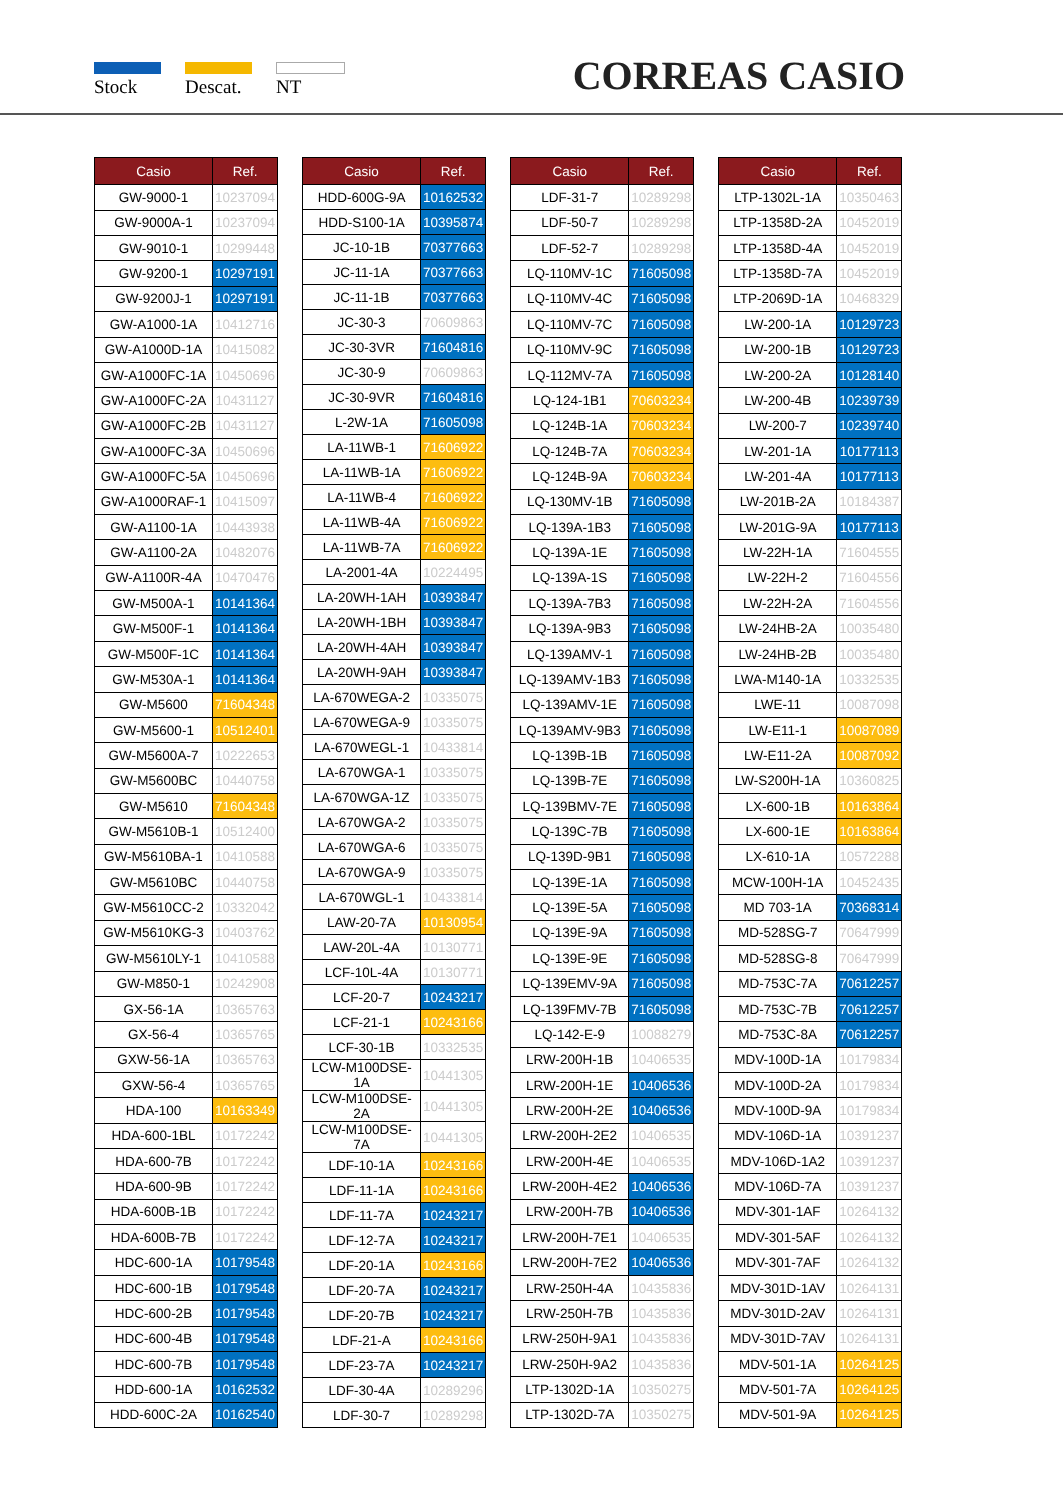Stock Descat. NT CORREAS CASIO
| Casio | Ref. |
| --- | --- |
| GW-9000-1 | 10237094 |
| GW-9000A-1 | 10237094 |
| GW-9010-1 | 10299448 |
| GW-9200-1 | 10297191 |
| GW-9200J-1 | 10297191 |
| GW-A1000-1A | 10412716 |
| GW-A1000D-1A | 10415082 |
| GW-A1000FC-1A | 10450696 |
| GW-A1000FC-2A | 10431127 |
| GW-A1000FC-2B | 10431127 |
| GW-A1000FC-3A | 10450696 |
| GW-A1000FC-5A | 10450696 |
| GW-A1000RAF-1 | 10415097 |
| GW-A1100-1A | 10443938 |
| GW-A1100-2A | 10482076 |
| GW-A1100R-4A | 10470476 |
| GW-M500A-1 | 10141364 |
| GW-M500F-1 | 10141364 |
| GW-M500F-1C | 10141364 |
| GW-M530A-1 | 10141364 |
| GW-M5600 | 71604348 |
| GW-M5600-1 | 10512401 |
| GW-M5600A-7 | 10222653 |
| GW-M5600BC | 10440758 |
| GW-M5610 | 71604348 |
| GW-M5610B-1 | 10512400 |
| GW-M5610BA-1 | 10410588 |
| GW-M5610BC | 10440758 |
| GW-M5610CC-2 | 10332042 |
| GW-M5610KG-3 | 10403762 |
| GW-M5610LY-1 | 10410588 |
| GW-M850-1 | 10242908 |
| GX-56-1A | 10365763 |
| GX-56-4 | 10365765 |
| GXW-56-1A | 10365763 |
| GXW-56-4 | 10365765 |
| HDA-100 | 10163349 |
| HDA-600-1BL | 10172242 |
| HDA-600-7B | 10172242 |
| HDA-600-9B | 10172242 |
| HDA-600B-1B | 10172242 |
| HDA-600B-7B | 10172242 |
| HDC-600-1A | 10179548 |
| HDC-600-1B | 10179548 |
| HDC-600-2B | 10179548 |
| HDC-600-4B | 10179548 |
| HDC-600-7B | 10179548 |
| HDD-600-1A | 10162532 |
| HDD-600C-2A | 10162540 |
| Casio | Ref. |
| --- | --- |
| HDD-600G-9A | 10162532 |
| HDD-S100-1A | 10395874 |
| JC-10-1B | 70377663 |
| JC-11-1A | 70377663 |
| JC-11-1B | 70377663 |
| JC-30-3 | 70609863 |
| JC-30-3VR | 71604816 |
| JC-30-9 | 70609863 |
| JC-30-9VR | 71604816 |
| L-2W-1A | 71605098 |
| LA-11WB-1 | 71606922 |
| LA-11WB-1A | 71606922 |
| LA-11WB-4 | 71606922 |
| LA-11WB-4A | 71606922 |
| LA-11WB-7A | 71606922 |
| LA-2001-4A | 10224495 |
| LA-20WH-1AH | 10393847 |
| LA-20WH-1BH | 10393847 |
| LA-20WH-4AH | 10393847 |
| LA-20WH-9AH | 10393847 |
| LA-670WEGA-2 | 10335075 |
| LA-670WEGA-9 | 10335075 |
| LA-670WEGL-1 | 10433814 |
| LA-670WGA-1 | 10335075 |
| LA-670WGA-1Z | 10335075 |
| LA-670WGA-2 | 10335075 |
| LA-670WGA-6 | 10335075 |
| LA-670WGA-9 | 10335075 |
| LA-670WGL-1 | 10433814 |
| LAW-20-7A | 10130954 |
| LAW-20L-4A | 10130771 |
| LCF-10L-4A | 10130771 |
| LCF-20-7 | 10243217 |
| LCF-21-1 | 10243166 |
| LCF-30-1B | 10332535 |
| LCW-M100DSE-1A | 10441305 |
| LCW-M100DSE-2A | 10441305 |
| LCW-M100DSE-7A | 10441305 |
| LDF-10-1A | 10243166 |
| LDF-11-1A | 10243166 |
| LDF-11-7A | 10243217 |
| LDF-12-7A | 10243217 |
| LDF-20-1A | 10243166 |
| LDF-20-7A | 10243217 |
| LDF-20-7B | 10243217 |
| LDF-21-A | 10243166 |
| LDF-23-7A | 10243217 |
| LDF-30-4A | 10289296 |
| LDF-30-7 | 10289298 |
| Casio | Ref. |
| --- | --- |
| LDF-31-7 | 10289298 |
| LDF-50-7 | 10289298 |
| LDF-52-7 | 10289298 |
| LQ-110MV-1C | 71605098 |
| LQ-110MV-4C | 71605098 |
| LQ-110MV-7C | 71605098 |
| LQ-110MV-9C | 71605098 |
| LQ-112MV-7A | 71605098 |
| LQ-124-1B1 | 70603234 |
| LQ-124B-1A | 70603234 |
| LQ-124B-7A | 70603234 |
| LQ-124B-9A | 70603234 |
| LQ-130MV-1B | 71605098 |
| LQ-139A-1B3 | 71605098 |
| LQ-139A-1E | 71605098 |
| LQ-139A-1S | 71605098 |
| LQ-139A-7B3 | 71605098 |
| LQ-139A-9B3 | 71605098 |
| LQ-139AMV-1 | 71605098 |
| LQ-139AMV-1B3 | 71605098 |
| LQ-139AMV-1E | 71605098 |
| LQ-139AMV-9B3 | 71605098 |
| LQ-139B-1B | 71605098 |
| LQ-139B-7E | 71605098 |
| LQ-139BMV-7E | 71605098 |
| LQ-139C-7B | 71605098 |
| LQ-139D-9B1 | 71605098 |
| LQ-139E-1A | 71605098 |
| LQ-139E-5A | 71605098 |
| LQ-139E-9A | 71605098 |
| LQ-139E-9E | 71605098 |
| LQ-139EMV-9A | 71605098 |
| LQ-139FMV-7B | 71605098 |
| LQ-142-E-9 | 10088279 |
| LRW-200H-1B | 10406535 |
| LRW-200H-1E | 10406536 |
| LRW-200H-2E | 10406536 |
| LRW-200H-2E2 | 10406535 |
| LRW-200H-4E | 10406535 |
| LRW-200H-4E2 | 10406536 |
| LRW-200H-7B | 10406536 |
| LRW-200H-7E1 | 10406535 |
| LRW-200H-7E2 | 10406536 |
| LRW-250H-4A | 10435836 |
| LRW-250H-7B | 10435836 |
| LRW-250H-9A1 | 10435836 |
| LRW-250H-9A2 | 10435836 |
| LTP-1302D-1A | 10350275 |
| LTP-1302D-7A | 10350275 |
| Casio | Ref. |
| --- | --- |
| LTP-1302L-1A | 10350463 |
| LTP-1358D-2A | 10452019 |
| LTP-1358D-4A | 10452019 |
| LTP-1358D-7A | 10452019 |
| LTP-2069D-1A | 10468329 |
| LW-200-1A | 10129723 |
| LW-200-1B | 10129723 |
| LW-200-2A | 10128140 |
| LW-200-4B | 10239739 |
| LW-200-7 | 10239740 |
| LW-201-1A | 10177113 |
| LW-201-4A | 10177113 |
| LW-201B-2A | 10184387 |
| LW-201G-9A | 10177113 |
| LW-22H-1A | 71604555 |
| LW-22H-2 | 71604556 |
| LW-22H-2A | 71604556 |
| LW-24HB-2A | 10035480 |
| LW-24HB-2B | 10035480 |
| LWA-M140-1A | 10332535 |
| LWE-11 | 10087098 |
| LW-E11-1 | 10087089 |
| LW-E11-2A | 10087092 |
| LW-S200H-1A | 10360825 |
| LX-600-1B | 10163864 |
| LX-600-1E | 10163864 |
| LX-610-1A | 10572288 |
| MCW-100H-1A | 10452435 |
| MD 703-1A | 70368314 |
| MD-528SG-7 | 70647999 |
| MD-528SG-8 | 70647999 |
| MD-753C-7A | 70612257 |
| MD-753C-7B | 70612257 |
| MD-753C-8A | 70612257 |
| MDV-100D-1A | 10179834 |
| MDV-100D-2A | 10179834 |
| MDV-100D-9A | 10179834 |
| MDV-106D-1A | 10391237 |
| MDV-106D-1A2 | 10391237 |
| MDV-106D-7A | 10391237 |
| MDV-301-1AF | 10264132 |
| MDV-301-5AF | 10264132 |
| MDV-301-7AF | 10264132 |
| MDV-301D-1AV | 10264131 |
| MDV-301D-2AV | 10264131 |
| MDV-301D-7AV | 10264131 |
| MDV-501-1A | 10264125 |
| MDV-501-7A | 10264125 |
| MDV-501-9A | 10264125 |